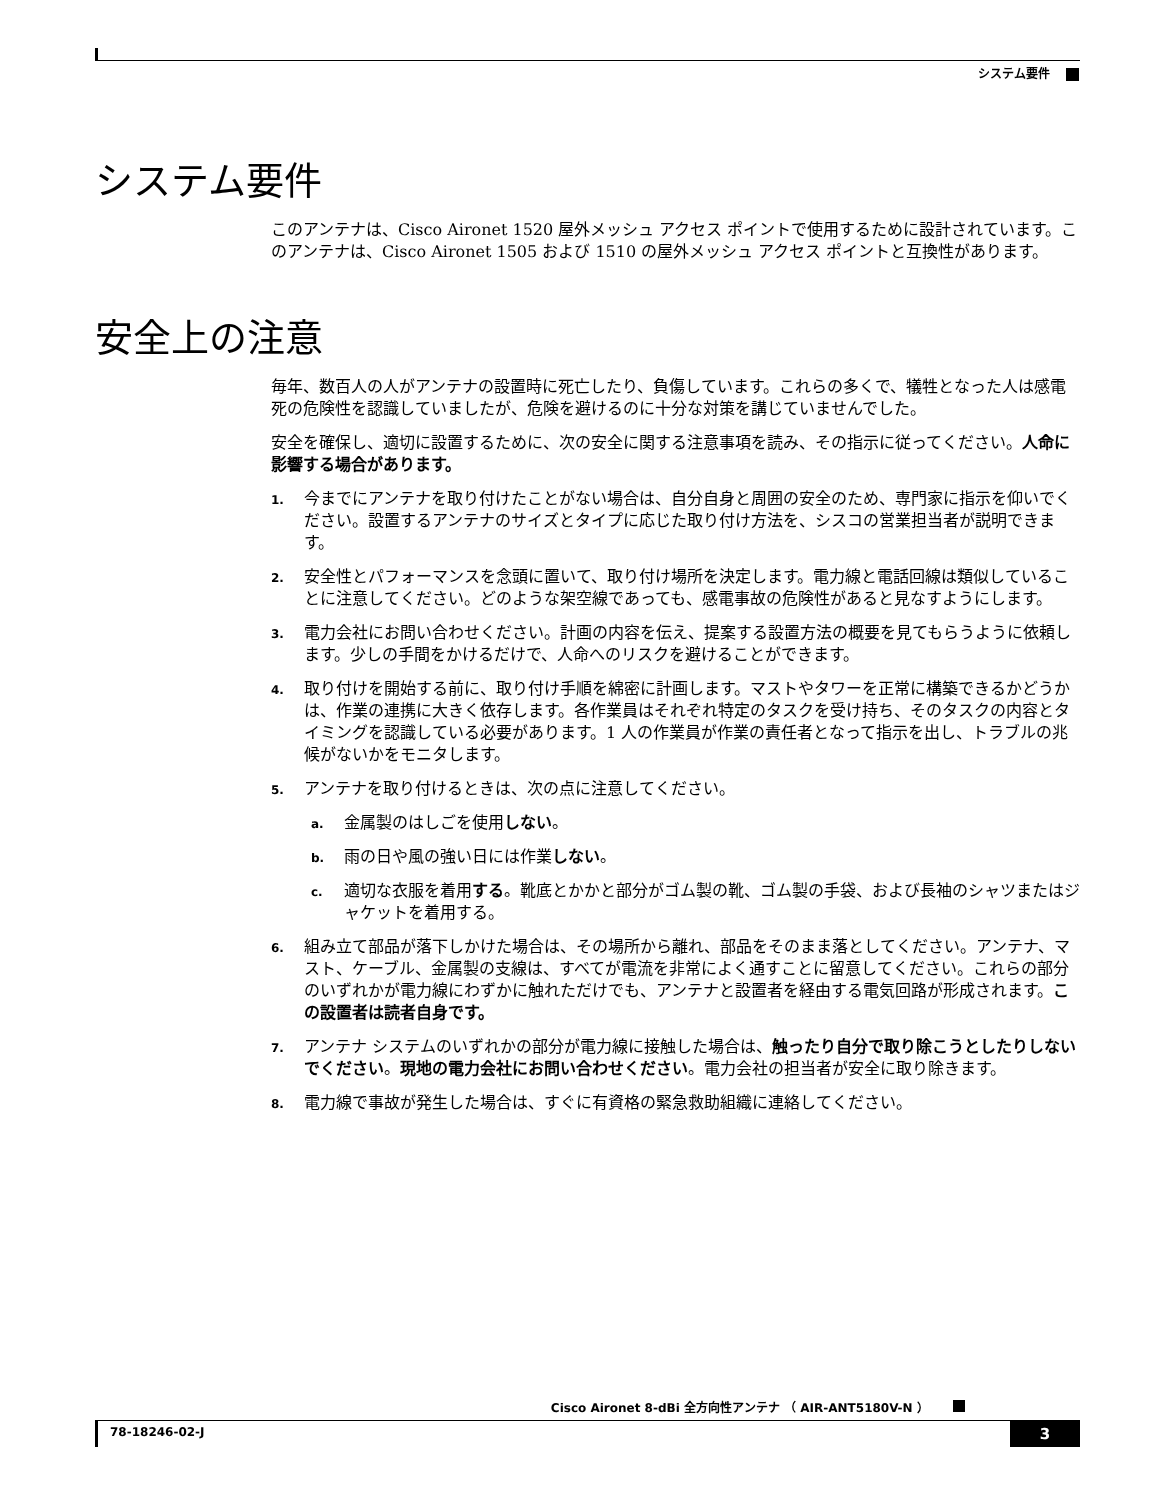システム要件
システム要件
このアンテナは、Cisco Aironet 1520 屋外メッシュ アクセス ポイントで使用するために設計されています。このアンテナは、Cisco Aironet 1505 および 1510 の屋外メッシュ アクセス ポイントと互換性があります。
安全上の注意
毎年、数百人の人がアンテナの設置時に死亡したり、負傷しています。これらの多くで、犠牲となった人は感電死の危険性を認識していましたが、危険を避けるのに十分な対策を講じていませんでした。
安全を確保し、適切に設置するために、次の安全に関する注意事項を読み、その指示に従ってください。人命に影響する場合があります。
1. 今までにアンテナを取り付けたことがない場合は、自分自身と周囲の安全のため、専門家に指示を仰いでください。設置するアンテナのサイズとタイプに応じた取り付け方法を、シスコの営業担当者が説明できます。
2. 安全性とパフォーマンスを念頭に置いて、取り付け場所を決定します。電力線と電話回線は類似していることに注意してください。どのような架空線であっても、感電事故の危険性があると見なすようにします。
3. 電力会社にお問い合わせください。計画の内容を伝え、提案する設置方法の概要を見てもらうように依頼します。少しの手間をかけるだけで、人命へのリスクを避けることができます。
4. 取り付けを開始する前に、取り付け手順を綿密に計画します。マストやタワーを正常に構築できるかどうかは、作業の連携に大きく依存します。各作業員はそれぞれ特定のタスクを受け持ち、そのタスクの内容とタイミングを認識している必要があります。1 人の作業員が作業の責任者となって指示を出し、トラブルの兆候がないかをモニタします。
5. アンテナを取り付けるときは、次の点に注意してください。
a. 金属製のはしごを使用しない。
b. 雨の日や風の強い日には作業しない。
c. 適切な衣服を着用する。靴底とかかと部分がゴム製の靴、ゴム製の手袋、および長袖のシャツまたはジャケットを着用する。
6. 組み立て部品が落下しかけた場合は、その場所から離れ、部品をそのまま落としてください。アンテナ、マスト、ケーブル、金属製の支線は、すべてが電流を非常によく通すことに留意してください。これらの部分のいずれかが電力線にわずかに触れただけでも、アンテナと設置者を経由する電気回路が形成されます。この設置者は読者自身です。
7. アンテナ システムのいずれかの部分が電力線に接触した場合は、触ったり自分で取り除こうとしたりしないでください。現地の電力会社にお問い合わせください。電力会社の担当者が安全に取り除きます。
8. 電力線で事故が発生した場合は、すぐに有資格の緊急救助組織に連絡してください。
Cisco Aironet 8-dBi 全方向性アンテナ （ AIR-ANT5180V-N ）
78-18246-02-J
3